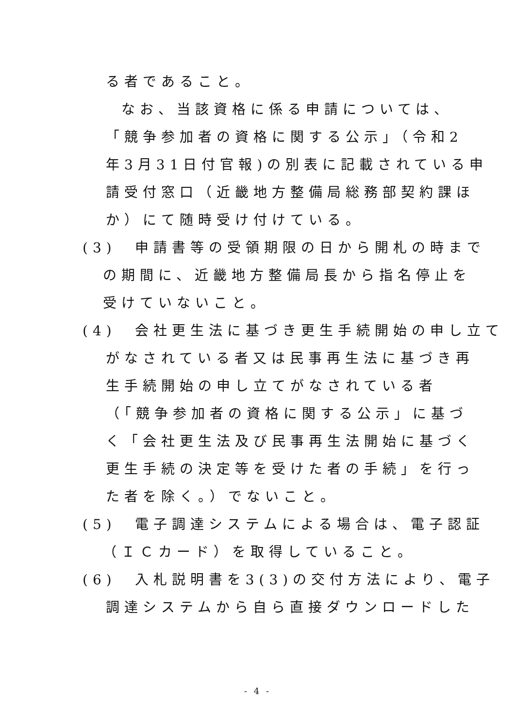る者であること。
なお、当該資格に係る申請については、
「競争参加者の資格に関する公示」（令和2
年3月31日付官報)の別表に記載されている申
請受付窓口（近畿地方整備局総務部契約課ほ
か）にて随時受け付けている。
(3)　申請書等の受領期限の日から開札の時まで
の期間に、近畿地方整備局長から指名停止を
受けていないこと。
(4)　会社更生法に基づき更生手続開始の申し立て
がなされている者又は民事再生法に基づき再
生手続開始の申し立てがなされている者
（「競争参加者の資格に関する公示」に基づ
く「会社更生法及び民事再生法開始に基づく
更生手続の決定等を受けた者の手続」を行っ
た者を除く。）でないこと。
(5)　電子調達システムによる場合は、電子認証
（ＩＣカード）を取得していること。
(6)　入札説明書を3(3)の交付方法により、電子
調達システムから自ら直接ダウンロードした
- 4 -